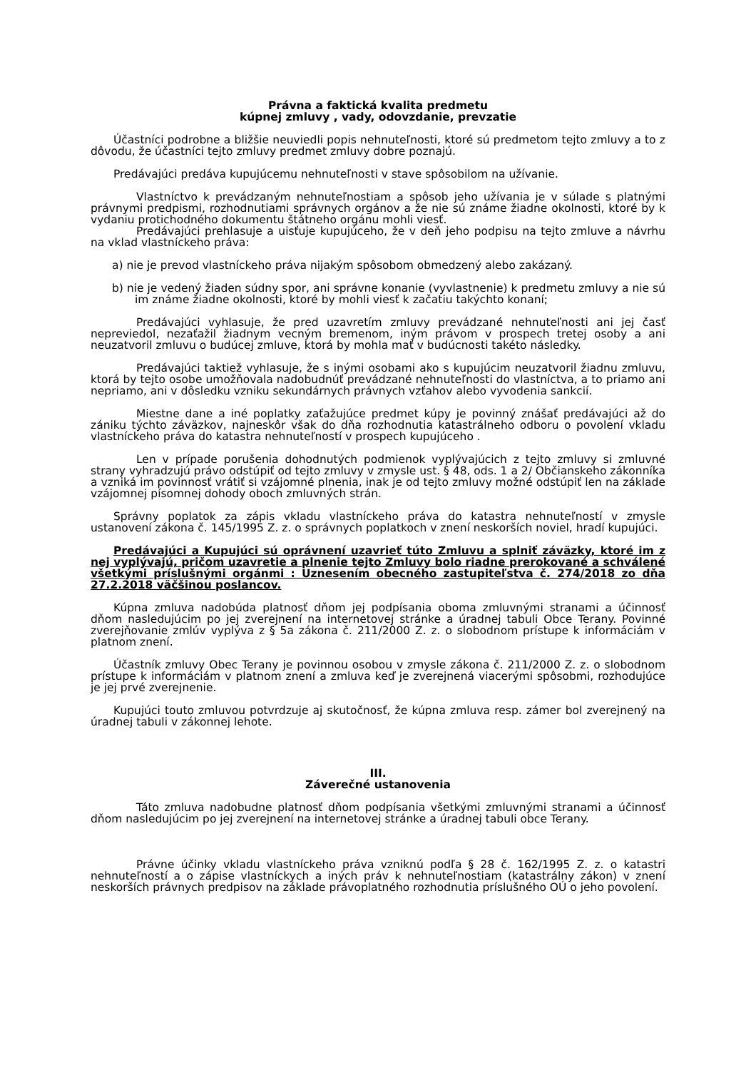Právna a faktická kvalita predmetu
kúpnej zmluvy , vady, odovzdanie, prevzatie
Účastníci podrobne a bližšie neuviedli popis nehnuteľnosti, ktoré sú predmetom tejto zmluvy a to z dôvodu, že účastníci tejto zmluvy predmet zmluvy dobre poznajú.
Predávajúci predáva kupujúcemu nehnuteľnosti v stave spôsobilom na užívanie.
Vlastníctvo k prevádzaným nehnuteľnostiam a spôsob jeho užívania je v súlade s platnými právnymi predpismi, rozhodnutiami správnych orgánov a že nie sú známe žiadne okolnosti, ktoré by k vydaniu protichodného dokumentu štátneho orgánu mohli viesť.
Predávajúci prehlasuje a uisťuje kupujúceho, že v deň jeho podpisu na tejto zmluve a návrhu na vklad vlastníckeho práva:
a) nie je prevod vlastníckeho práva nijakým spôsobom obmedzený alebo zakázaný.
b) nie je vedený žiaden súdny spor, ani správne konanie (vyvlastnenie) k predmetu zmluvy a nie sú im známe žiadne okolnosti, ktoré by mohli viesť k začatiu takýchto konaní;
Predávajúci vyhlasuje, že pred uzavretím zmluvy prevádzané nehnuteľnosti ani jej časť nepreviedol, nezaťažil žiadnym vecným bremenom, iným právom v prospech tretej osoby a ani neuzatvoril zmluvu o budúcej zmluve, ktorá by mohla mať v budúcnosti takéto následky.
Predávajúci taktiež vyhlasuje, že s inými osobami ako s kupujúcim neuzatvoril žiadnu zmluvu, ktorá by tejto osobe umožňovala nadobudnúť prevádzané nehnuteľnosti do vlastníctva, a to priamo ani nepriamo, ani v dôsledku vzniku sekundárnych právnych vzťahov alebo vyvodenia sankcií.
Miestne dane a iné poplatky zaťažujúce predmet kúpy je povinný znášať predávajúci až do zániku týchto záväzkov, najneskôr však do dňa rozhodnutia katastrálneho odboru o povolení vkladu vlastníckeho práva do katastra nehnuteľností v prospech kupujúceho .
Len v prípade porušenia dohodnutých podmienok vyplývajúcich z tejto zmluvy si zmluvné strany vyhradzujú právo odstúpiť od tejto zmluvy v zmysle ust. § 48, ods. 1 a 2/ Občianskeho zákonníka a vzniká im povinnosť vrátiť si vzájomné plnenia, inak je od tejto zmluvy možné odstúpiť len na základe vzájomnej písomnej dohody oboch zmluvných strán.
Správny poplatok za zápis vkladu vlastníckeho práva do katastra nehnuteľností v zmysle ustanovení zákona č. 145/1995 Z. z. o správnych poplatkoch v znení neskorších noviel, hradí kupujúci.
Predávajúci a Kupujúci sú oprávnení uzavrieť túto Zmluvu a splniť záväzky, ktoré im z nej vyplývajú, pričom uzavretie a plnenie tejto Zmluvy bolo riadne prerokované a schválené všetkými príslušnými orgánmi : Uznesením obecného zastupiteľstva č. 274/2018 zo dňa 27.2.2018 väčšinou poslancov.
Kúpna zmluva nadobúda platnosť dňom jej podpísania oboma zmluvnými stranami a účinnosť dňom nasledujúcim po jej zverejnení na internetovej stránke a úradnej tabuli Obce Terany. Povinné zverejňovanie zmlúv vyplýva z § 5a zákona č. 211/2000 Z. z. o slobodnom prístupe k informáciám v platnom znení.
Účastník zmluvy Obec Terany je povinnou osobou v zmysle zákona č. 211/2000 Z. z. o slobodnom prístupe k informáciám v platnom znení a zmluva keď je zverejnená viacerými spôsobmi, rozhodujúce je jej prvé zverejnenie.
Kupujúci touto zmluvou potvrdzuje aj skutočnosť, že kúpna zmluva resp. zámer bol zverejnený na úradnej tabuli v zákonnej lehote.
III.
Záverečné ustanovenia
Táto zmluva nadobudne platnosť dňom podpísania všetkými zmluvnými stranami a účinnosť dňom nasledujúcim po jej zverejnení na internetovej stránke a úradnej tabuli obce Terany.
Právne účinky vkladu vlastníckeho práva vzniknú podľa § 28 č. 162/1995 Z. z. o katastri nehnuteľností a o zápise vlastníckych a iných práv k nehnuteľnostiam (katastrálny zákon) v znení neskorších právnych predpisov na základe právoplatného rozhodnutia príslušného OÚ o jeho povolení.